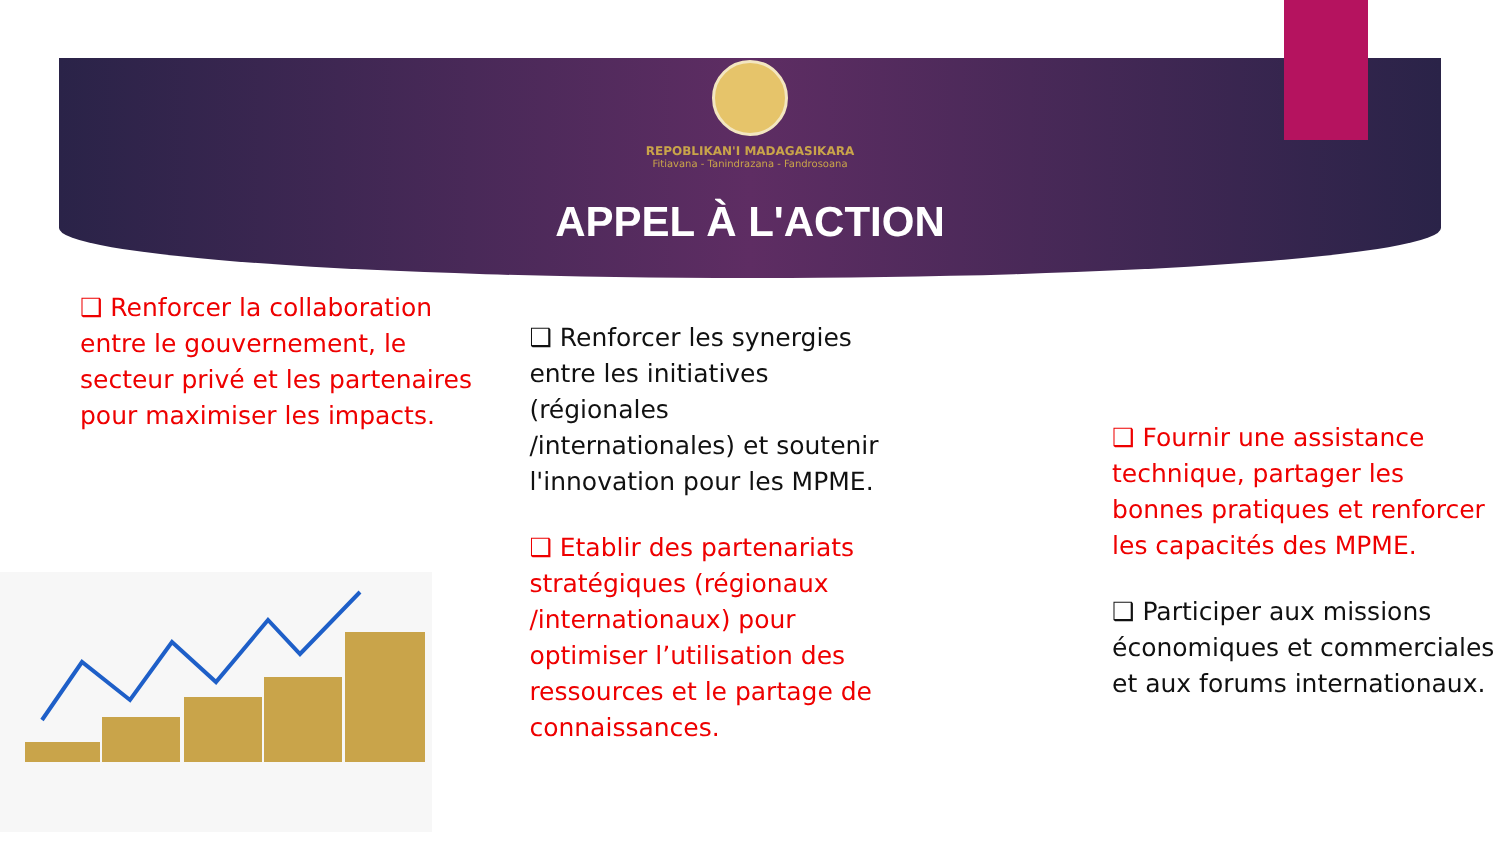REPOBLIKAN'I MADAGASIKARA
Fitiavana - Tanindrazana - Fandrosoana
APPEL À L'ACTION
❑ Renforcer la collaboration entre le gouvernement, le secteur privé et les partenaires pour maximiser les impacts.
❑ Renforcer les synergies entre les initiatives (régionales /internationales) et soutenir l'innovation pour les MPME.
❑ Etablir des partenariats stratégiques (régionaux /internationaux) pour optimiser l’utilisation des ressources et le partage de connaissances.
❑ Fournir une assistance technique, partager les bonnes pratiques et renforcer les capacités des MPME.
❑ Participer aux missions économiques et commerciales et aux forums internationaux.